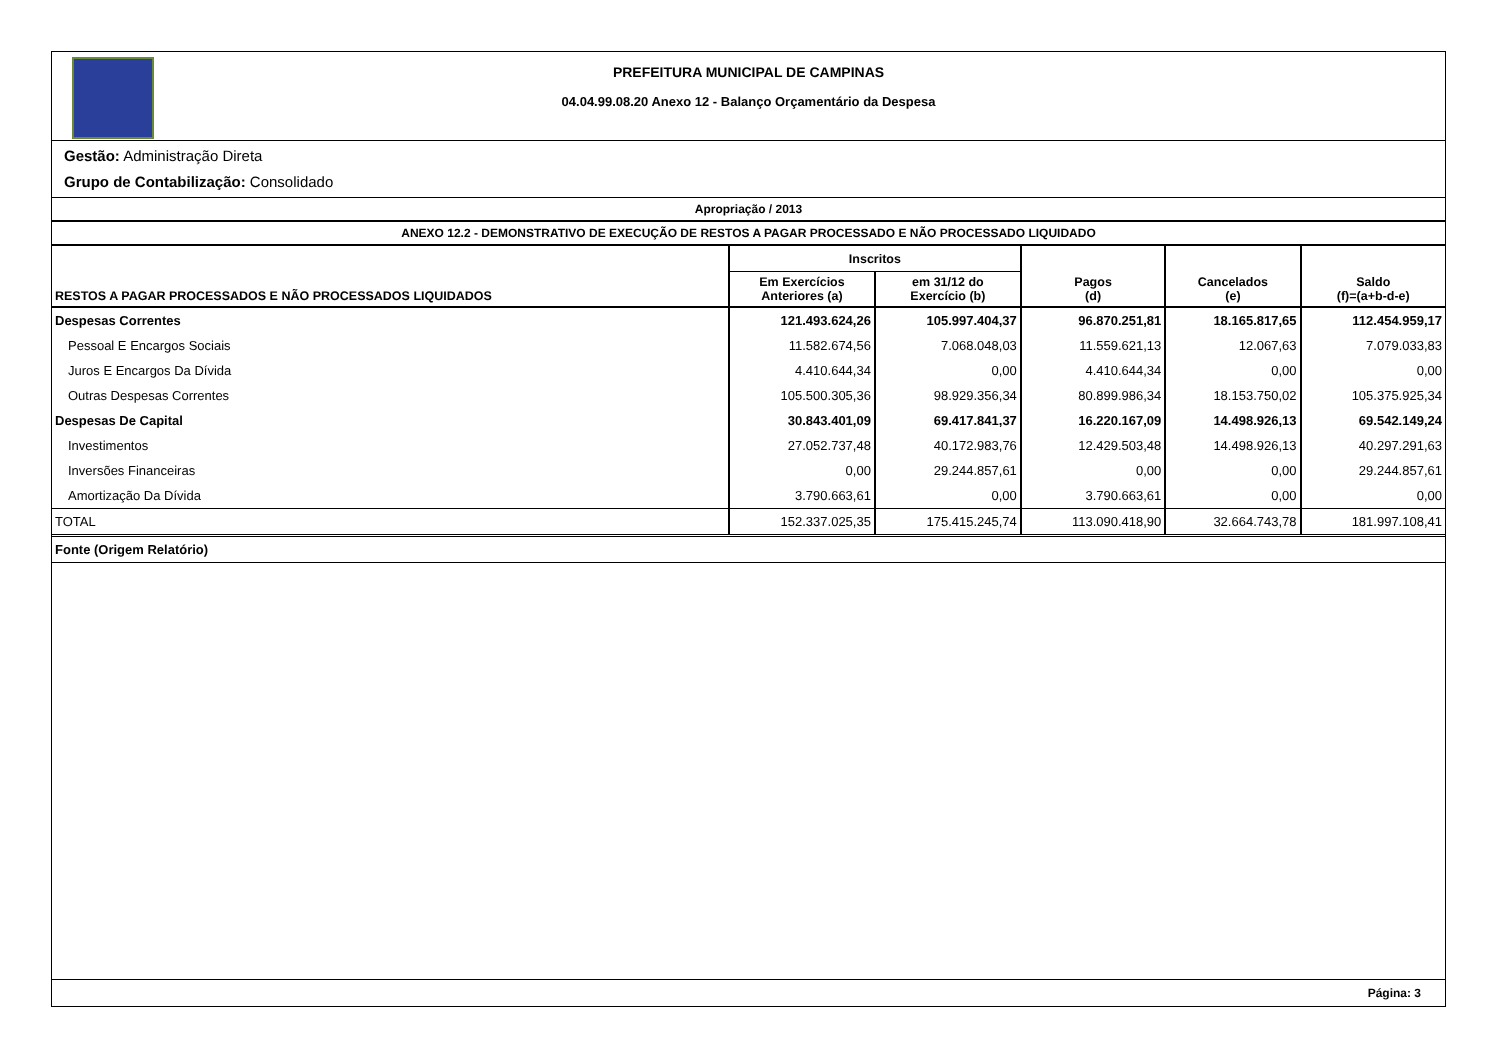PREFEITURA MUNICIPAL DE CAMPINAS
04.04.99.08.20 Anexo 12 - Balanço Orçamentário da Despesa
Gestão: Administração Direta
Grupo de Contabilização: Consolidado
Apropriação / 2013
ANEXO 12.2 - DEMONSTRATIVO DE EXECUÇÃO DE RESTOS A PAGAR PROCESSADO E NÃO PROCESSADO LIQUIDADO
| RESTOS A PAGAR PROCESSADOS E NÃO PROCESSADOS LIQUIDADOS | Inscritos | | Pagos (d) | Cancelados (e) | Saldo (f)=(a+b-d-e) |
| --- | --- | --- | --- | --- | --- |
| | Em Exercícios Anteriores (a) | em 31/12 do Exercício (b) | | | |
| Despesas Correntes | 121.493.624,26 | 105.997.404,37 | 96.870.251,81 | 18.165.817,65 | 112.454.959,17 |
| Pessoal E Encargos Sociais | 11.582.674,56 | 7.068.048,03 | 11.559.621,13 | 12.067,63 | 7.079.033,83 |
| Juros E Encargos Da Dívida | 4.410.644,34 | 0,00 | 4.410.644,34 | 0,00 | 0,00 |
| Outras Despesas Correntes | 105.500.305,36 | 98.929.356,34 | 80.899.986,34 | 18.153.750,02 | 105.375.925,34 |
| Despesas De Capital | 30.843.401,09 | 69.417.841,37 | 16.220.167,09 | 14.498.926,13 | 69.542.149,24 |
| Investimentos | 27.052.737,48 | 40.172.983,76 | 12.429.503,48 | 14.498.926,13 | 40.297.291,63 |
| Inversões Financeiras | 0,00 | 29.244.857,61 | 0,00 | 0,00 | 29.244.857,61 |
| Amortização Da Dívida | 3.790.663,61 | 0,00 | 3.790.663,61 | 0,00 | 0,00 |
| TOTAL | 152.337.025,35 | 175.415.245,74 | 113.090.418,90 | 32.664.743,78 | 181.997.108,41 |
| Fonte (Origem Relatório) | | | | | |
Página: 3